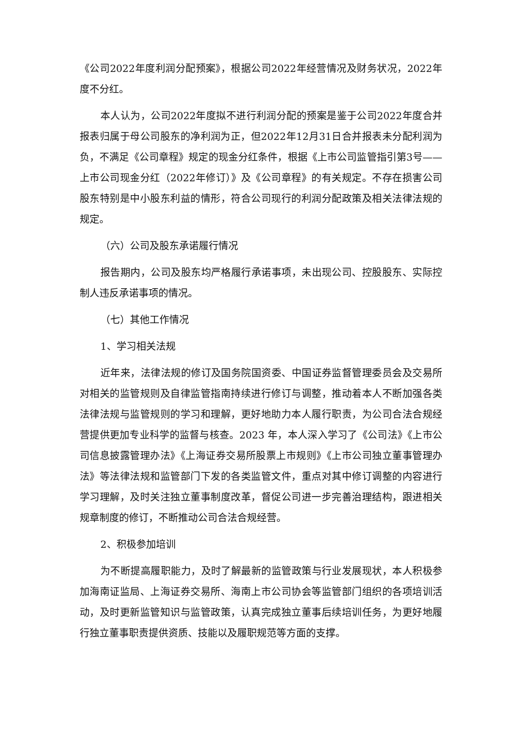《公司2022年度利润分配预案》，根据公司2022年经营情况及财务状况，2022年度不分红。
本人认为，公司2022年度拟不进行利润分配的预案是鉴于公司2022年度合并报表归属于母公司股东的净利润为正，但2022年12月31日合并报表未分配利润为负，不满足《公司章程》规定的现金分红条件，根据《上市公司监管指引第3号——上市公司现金分红（2022年修订）》及《公司章程》的有关规定。不存在损害公司股东特别是中小股东利益的情形，符合公司现行的利润分配政策及相关法律法规的规定。
（六）公司及股东承诺履行情况
报告期内，公司及股东均严格履行承诺事项，未出现公司、控股股东、实际控制人违反承诺事项的情况。
（七）其他工作情况
1、学习相关法规
近年来，法律法规的修订及国务院国资委、中国证券监督管理委员会及交易所对相关的监管规则及自律监管指南持续进行修订与调整，推动着本人不断加强各类法律法规与监管规则的学习和理解，更好地助力本人履行职责，为公司合法合规经营提供更加专业科学的监督与核查。2023 年，本人深入学习了《公司法》《上市公司信息披露管理办法》《上海证券交易所股票上市规则》《上市公司独立董事管理办法》等法律法规和监管部门下发的各类监管文件，重点对其中修订调整的内容进行学习理解，及时关注独立董事制度改革，督促公司进一步完善治理结构，跟进相关规章制度的修订，不断推动公司合法合规经营。
2、积极参加培训
为不断提高履职能力，及时了解最新的监管政策与行业发展现状，本人积极参加海南证监局、上海证券交易所、海南上市公司协会等监管部门组织的各项培训活动，及时更新监管知识与监管政策，认真完成独立董事后续培训任务，为更好地履行独立董事职责提供资质、技能以及履职规范等方面的支撑。